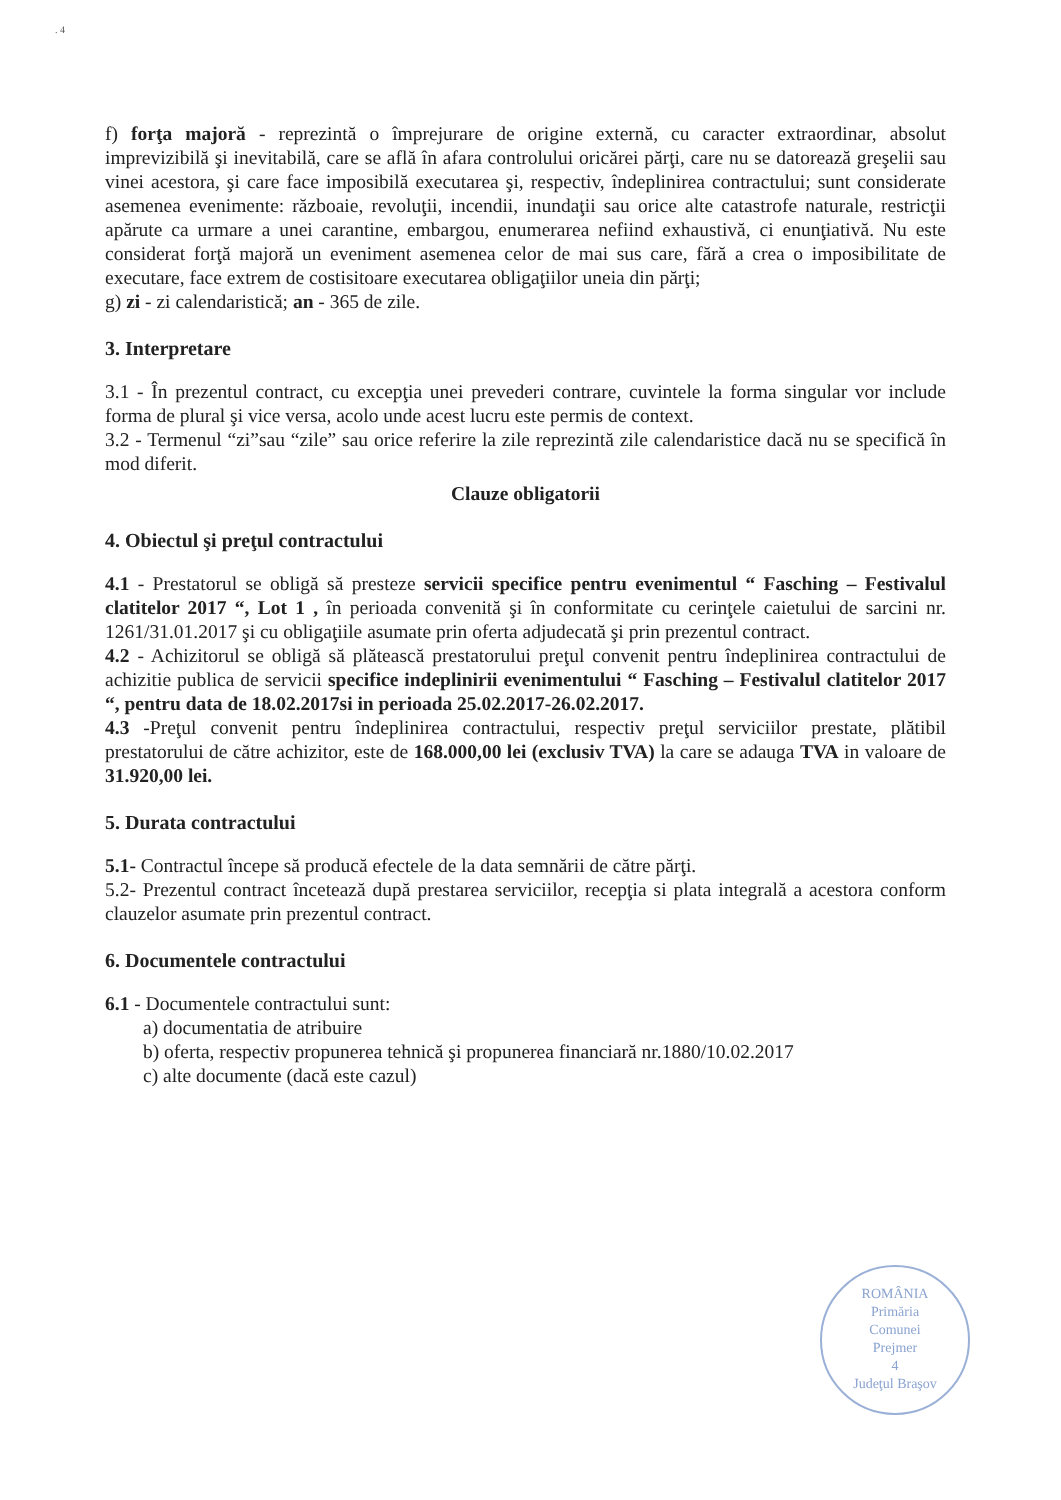. 4
f) forţa majoră - reprezintă o împrejurare de origine externă, cu caracter extraordinar, absolut imprevizibilă şi inevitabilă, care se află în afara controlului oricărei părţi, care nu se datorează greşelii sau vinei acestora, şi care face imposibilă executarea şi, respectiv, îndeplinirea contractului; sunt considerate asemenea evenimente: războaie, revoluţii, incendii, inundaţii sau orice alte catastrofe naturale, restricţii apărute ca urmare a unei carantine, embargou, enumerarea nefiind exhaustivă, ci enunţiativă. Nu este considerat forţă majoră un eveniment asemenea celor de mai sus care, fără a crea o imposibilitate de executare, face extrem de costisitoare executarea obligaţiilor uneia din părţi;
g) zi - zi calendaristică; an - 365 de zile.
3. Interpretare
3.1 - În prezentul contract, cu excepţia unei prevederi contrare, cuvintele la forma singular vor include forma de plural şi vice versa, acolo unde acest lucru este permis de context.
3.2 - Termenul “zi”sau “zile” sau orice referire la zile reprezintă zile calendaristice dacă nu se specifică în mod diferit.
Clauze obligatorii
4. Obiectul şi preţul contractului
4.1 - Prestatorul se obligă să presteze servicii specifice pentru evenimentul “ Fasching – Festivalul clatitelor 2017 “, Lot 1 , în perioada convenită şi în conformitate cu cerinţele caietului de sarcini nr. 1261/31.01.2017 şi cu obligaţiile asumate prin oferta adjudecată şi prin prezentul contract.
4.2 - Achizitorul se obligă să plătească prestatorului preţul convenit pentru îndeplinirea contractului de achizitie publica de servicii specifice indeplinirii evenimentului “ Fasching – Festivalul clatitelor 2017 “, pentru data de 18.02.2017si in perioada 25.02.2017-26.02.2017.
4.3 -Preţul convenit pentru îndeplinirea contractului, respectiv preţul serviciilor prestate, plătibil prestatorului de către achizitor, este de 168.000,00 lei (exclusiv TVA) la care se adauga TVA in valoare de 31.920,00 lei.
5. Durata contractului
5.1- Contractul începe să producă efectele de la data semnării de către părţi.
5.2- Prezentul contract încetează după prestarea serviciilor, recepţia si plata integrală a acestora conform clauzelor asumate prin prezentul contract.
6. Documentele contractului
6.1 - Documentele contractului sunt:
a) documentatia de atribuire
b) oferta, respectiv propunerea tehnică şi propunerea financiară nr.1880/10.02.2017
c) alte documente (dacă este cazul)
ROMÂNIA
Primăria
Comunei
Prejmer
4
Judeţul Braşov